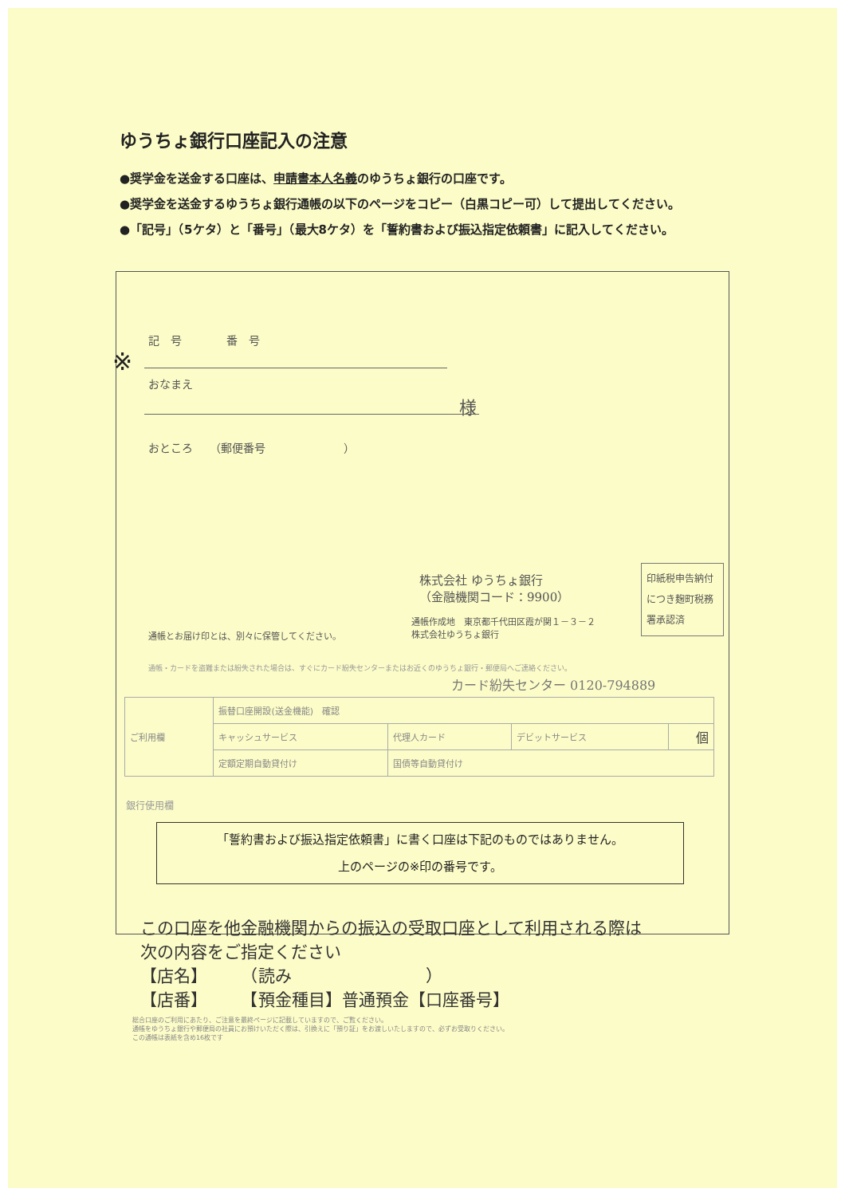ゆうちょ銀行口座記入の注意
●奨学金を送金する口座は、申請書本人名義のゆうちょ銀行の口座です。
●奨学金を送金するゆうちょ銀行通帳の以下のページをコピー（白黒コピー可）して提出してください。
●「記号」（5ケタ）と「番号」（最大8ケタ）を「誓約書および振込指定依頼書」に記入してください。
記　号　　　　番　号
※
おなまえ
様
おところ　　（郵便番号　　　　　　　）
株式会社 ゆうちょ銀行
（金融機関コード：9900）
印紙税申告納付につき麹町税務署承認済
通帳とお届け印とは、別々に保管してください。
通帳作成地　東京都千代田区霞が関１－３－２
株式会社ゆうちょ銀行
通帳・カードを盗難または紛失された場合は、すぐにカード紛失センターまたはお近くのゆうちょ銀行・郵便局へご連絡ください。
カード紛失センター 0120-794889
| ご利用欄 | 振替口座開設(送金機能) 確認 | | | |
| | キャッシュサービス | 代理人カード | デビットサービス | 個 |
| | 定額定期自動貸付け | 国債等自動貸付け | | |
銀行使用欄
「誓約書および振込指定依頼書」に書く口座は下記のものではありません。
上のページの※印の番号です。
この口座を他金融機関からの振込の受取口座として利用される際は
次の内容をご指定ください
【店名】　　　（読み　　　　　　　　）
【店番】　　　【預金種目】普通預金【口座番号】
総合口座のご利用にあたり、ご注意を最終ページに記載していますので、ご覧ください。
通帳をゆうちょ銀行や郵便局の社員にお預けいただく際は、引換えに「預り証」をお渡しいたしますので、必ずお受取りください。
この通帳は表紙を含め16枚です